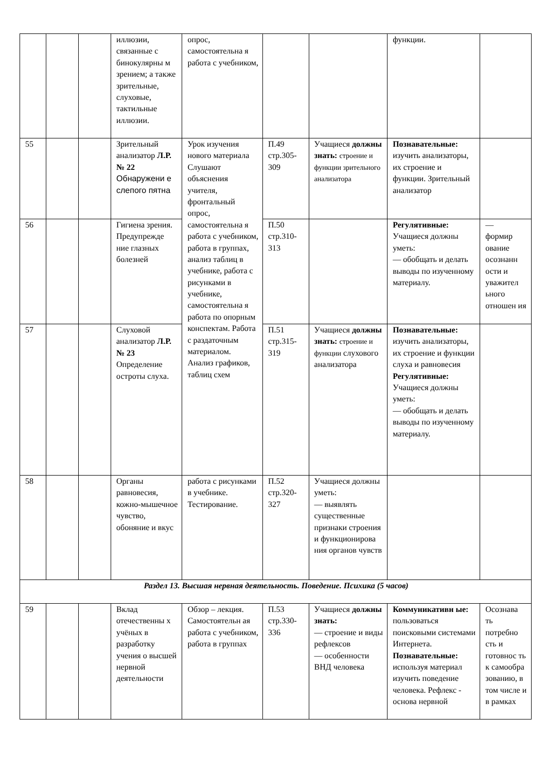| | | | иллюзии, связанные с бинокулярны м зрением; а также зрительные, слуховые, тактильные иллюзии. | опрос, самостоятельна я работа с учебником, | | | функции. | |
| 55 | | | Зрительный анализатор Л.Р. № 22 Обнаружени е слепого пятна | Урок изучения нового материала Слушают объяснения учителя, фронтальный опрос, самостоятельна я работа с учебником, работа в группах, анализ таблиц в учебнике, работа с рисунками в учебнике, самостоятельна я работа по опорным конспектам. Работа с раздаточным материалом. Анализ графиков, таблиц схем | П.49 стр.305-309 | Учащиеся должны знать: строение и функции зрительного анализатора | Познавательные: изучить анализаторы, их строение и функции. Зрительный анализатор | |
| 56 | | | Гигиена зрения. Предупрежде ние глазных болезней | | П.50 стр.310-313 | | Регулятивные: Учащиеся должны уметь: — обобщать и делать выводы по изученному материалу. | — формир ование осознанн ости и уважител ьного отношен ия |
| 57 | | | Слуховой анализатор Л.Р. № 23 Определение остроты слуха. | | П.51 стр.315-319 | Учащиеся должны знать: строение и функции слухового анализатора | Познавательные: изучить анализаторы, их строение и функции слуха и равновесия Регулятивные: Учащиеся должны уметь: — обобщать и делать выводы по изученному материалу. | |
| 58 | | | Органы равновесия, кожно-мышечное чувство, обоняние и вкус | работа с рисунками в учебнике. Тестирование. | П.52 стр.320-327 | Учащиеся должны уметь: — выявлять существенные признаки строения и функционирова ния органов чувств | | |
| Раздел 13. Высшая нервная деятельность. Поведение. Психика (5 часов) | | | | | | | | |
| 59 | | | Вклад отечественны х учёных в разработку учения о высшей нервной деятельности | Обзор – лекция. Самостоятельн ая работа с учебником, работа в группах | П.53 стр.330-336 | Учащиеся должны знать: — строение и виды рефлексов — особенности ВНД человека | Коммуникативн ые: пользоваться поисковыми системами Интернета. Познавательные: используя материал изучить поведение человека. Рефлекс - основа нервной | Осознава ть потребно сть и готовнос ть к самообра зованию, в том числе и в рамках |